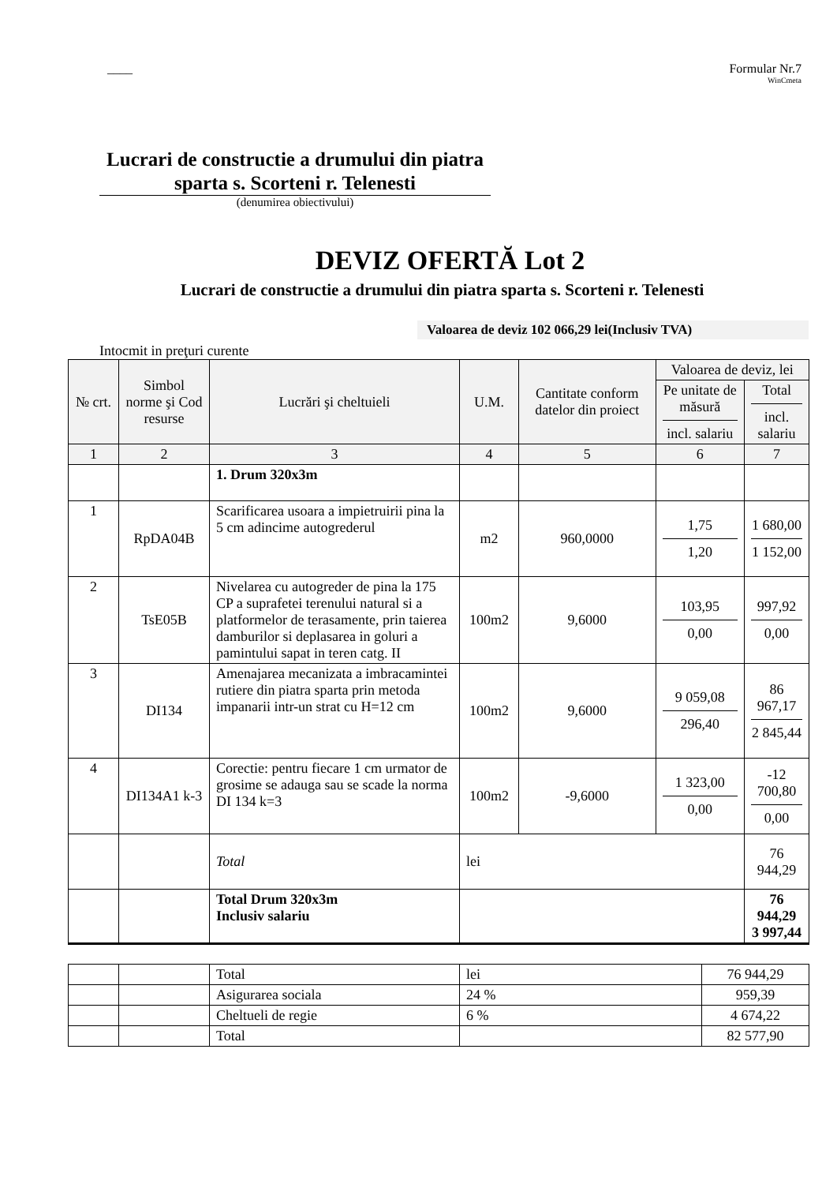____ Formular Nr.7
WinCmeta
Lucrari de constructie a drumului din piatra sparta s. Scorteni r. Telenesti
(denumirea obiectivului)
DEVIZ OFERTĂ Lot 2
Lucrari de constructie a drumului din piatra sparta s. Scorteni r. Telenesti
Valoarea de deviz 102 066,29 lei(Inclusiv TVA)
Intocmit in preţuri curente
| № crt. | Simbol norme şi Cod resurse | Lucrări şi cheltuieli | U.M. | Cantitate conform datelor din proiect | Valoarea de deviz, lei | |
| --- | --- | --- | --- | --- | --- | --- |
| | | | | | Pe unitate de măsură incl. salariu | Total incl. salariu |
| 1 | 2 | 3 | 4 | 5 | 6 | 7 |
| | | 1. Drum 320x3m | | | | |
| 1 | RpDA04B | Scarificarea usoara a impietruirii pina la 5 cm adincime autogrederul | m2 | 960,0000 | 1,75 1,20 | 1 680,00 1 152,00 |
| 2 | TsE05B | Nivelarea cu autogreder de pina la 175 CP a suprafetei terenului natural si a platformelor de terasamente, prin taierea damburilor si deplasarea in goluri a pamintului sapat in teren catg. II | 100m2 | 9,6000 | 103,95 0,00 | 997,92 0,00 |
| 3 | DI134 | Amenajarea mecanizata a imbracamintei rutiere din piatra sparta prin metoda impanarii intr-un strat cu H=12 cm | 100m2 | 9,6000 | 9 059,08 296,40 | 86 967,17 2 845,44 |
| 4 | DI134A1 k-3 | Corectie: pentru fiecare 1 cm urmator de grosime se adauga sau se scade la norma DI 134 k=3 | 100m2 | -9,6000 | 1 323,00 0,00 | -12 700,80 0,00 |
| | | Total | lei | | | 76 944,29 |
| | | Total Drum 320x3m Inclusiv salariu | | | | 76 944,29 3 997,44 |
| | | Total | lei | 76 944,29 |
| | | Asigurarea sociala | 24 % | 959,39 |
| | | Cheltueli de regie | 6 % | 4 674,22 |
| | | Total | | 82 577,90 |